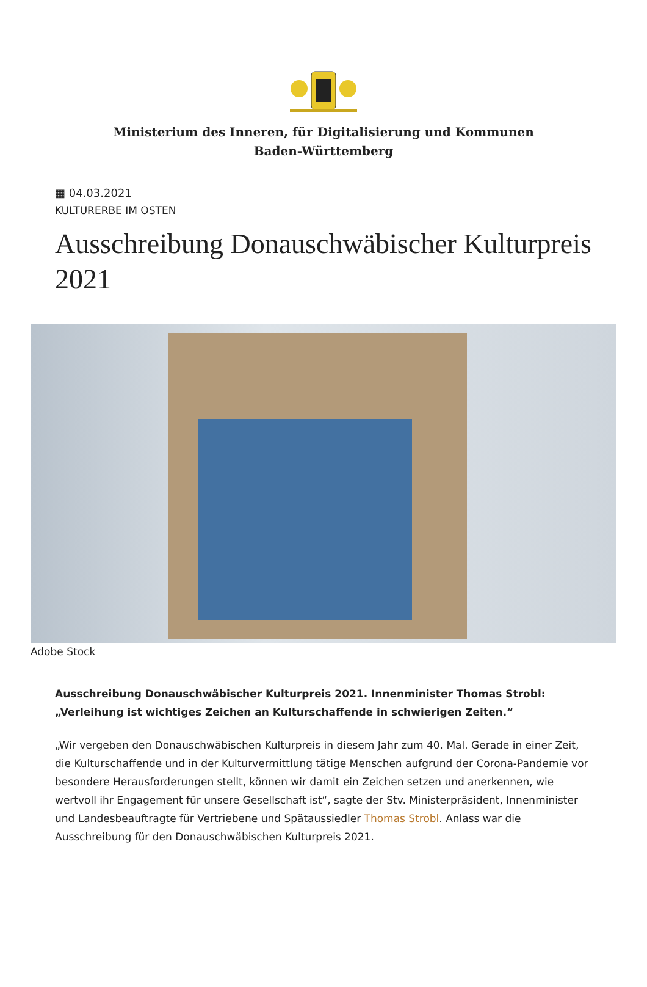Ministerium des Inneren, für Digitalisierung und Kommunen
Baden-Württemberg
▦ 04.03.2021
KULTURERBE IM OSTEN
Ausschreibung Donauschwäbischer Kulturpreis 2021
Adobe Stock
Ausschreibung Donauschwäbischer Kulturpreis 2021. Innenminister Thomas Strobl: „Verleihung ist wichtiges Zeichen an Kulturschaffende in schwierigen Zeiten.“
„Wir vergeben den Donauschwäbischen Kulturpreis in diesem Jahr zum 40. Mal. Gerade in einer Zeit, die Kulturschaffende und in der Kulturvermittlung tätige Menschen aufgrund der Corona-Pandemie vor besondere Herausforderungen stellt, können wir damit ein Zeichen setzen und anerkennen, wie wertvoll ihr Engagement für unsere Gesellschaft ist“, sagte der Stv. Ministerpräsident, Innenminister und Landesbeauftragte für Vertriebene und Spätaussiedler Thomas Strobl. Anlass war die Ausschreibung für den Donauschwäbischen Kulturpreis 2021.